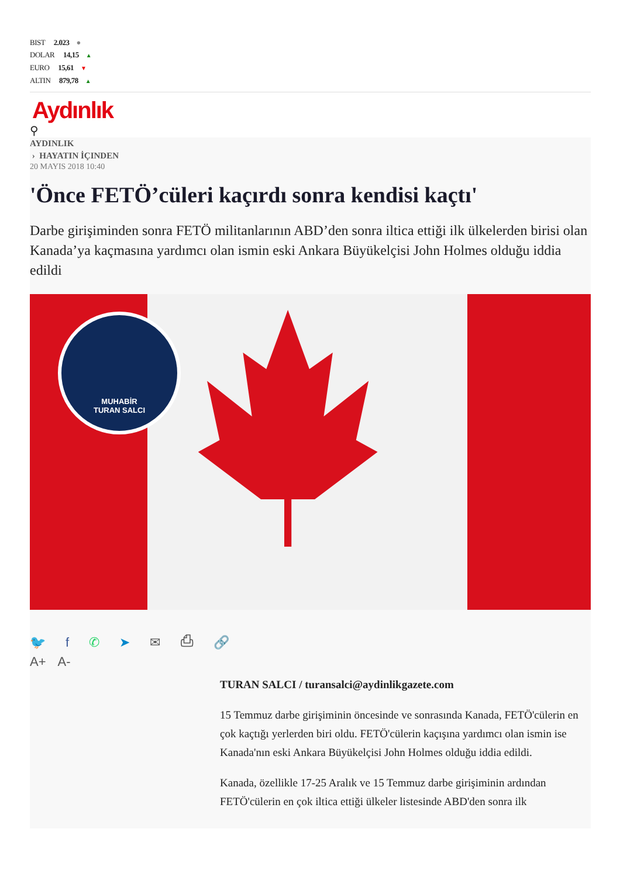BIST 2.023 ●
DOLAR 14,15 ▲
EURO 15,61 ▼
ALTIN 879,78 ▲
Aydınlık
⚲
AYDINLIK
› HAYATIN İÇINDEN
20 MAYIS 2018 10:40
'Önce FETÖ’cüleri kaçırdı sonra kendisi kaçtı'
Darbe girişiminden sonra FETÖ militanlarının ABD’den sonra iltica ettiği ilk ülkelerden birisi olan Kanada’ya kaçmasına yardımcı olan ismin eski Ankara Büyükelçisi John Holmes olduğu iddia edildi
MUHABİR
TURAN SALCI
🐦 f ✆ ➤ ✉ ⎙ 🔗
A+ A-
TURAN SALCI / turansalci@aydinlikgazete.com
15 Temmuz darbe girişiminin öncesinde ve sonrasında Kanada, FETÖ'cülerin en çok kaçtığı yerlerden biri oldu. FETÖ'cülerin kaçışına yardımcı olan ismin ise Kanada'nın eski Ankara Büyükelçisi John Holmes olduğu iddia edildi.
Kanada, özellikle 17-25 Aralık ve 15 Temmuz darbe girişiminin ardından FETÖ'cülerin en çok iltica ettiği ülkeler listesinde ABD'den sonra ilk